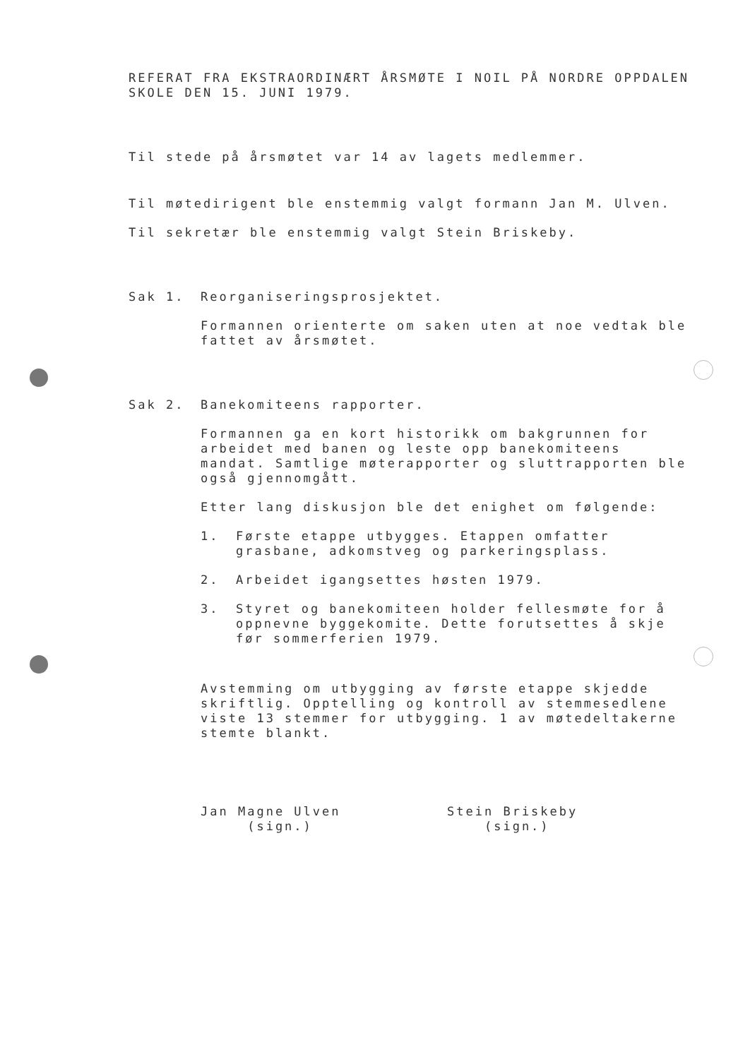REFERAT FRA EKSTRAORDINÆRT ÅRSMØTE I NOIL PÅ NORDRE OPPDALEN SKOLE DEN 15. JUNI 1979.
Til stede på årsmøtet var 14 av lagets medlemmer.
Til møtedirigent ble enstemmig valgt formann Jan M. Ulven.
Til sekretær ble enstemmig valgt Stein Briskeby.
Sak 1. Reorganiseringsprosjektet.
Formannen orienterte om saken uten at noe vedtak ble fattet av årsmøtet.
Sak 2. Banekomiteens rapporter.
Formannen ga en kort historikk om bakgrunnen for arbeidet med banen og leste opp banekomiteens mandat. Samtlige møterapporter og sluttrapporten ble også gjennomgått.
Etter lang diskusjon ble det enighet om følgende:
1. Første etappe utbygges. Etappen omfatter grasbane, adkomstveg og parkeringsplass.
2. Arbeidet igangsettes høsten 1979.
3. Styret og banekomiteen holder fellesmøte for å oppnevne byggekomite. Dette forutsettes å skje før sommerferien 1979.
Avstemming om utbygging av første etappe skjedde skriftlig. Opptelling og kontroll av stemmesedlene viste 13 stemmer for utbygging. 1 av møtedeltakerne stemte blankt.
Jan Magne Ulven
(sign.)
Stein Briskeby
(sign.)